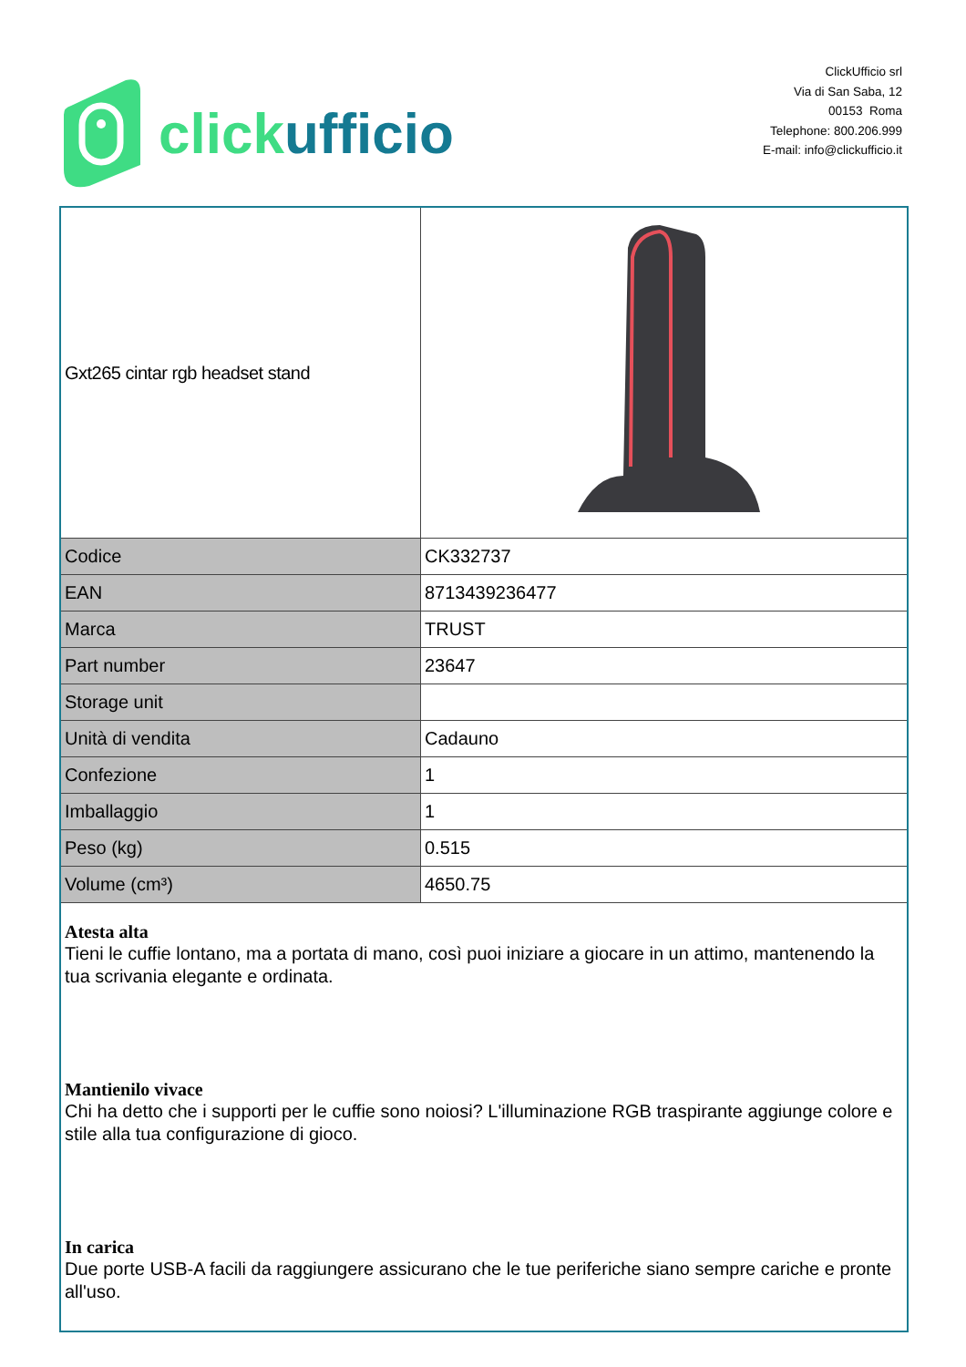click ufficio
ClickUfficio srl
Via di San Saba, 12
00153 Roma
Telephone: 800.206.999
E-mail: info@clickufficio.it
| Gxt265 cintar rgb headset stand | |
| Codice | CK332737 |
| EAN | 8713439236477 |
| Marca | TRUST |
| Part number | 23647 |
| Storage unit | |
| Unità di vendita | Cadauno |
| Confezione | 1 |
| Imballaggio | 1 |
| Peso (kg) | 0.515 |
| Volume (cm³) | 4650.75 |
| Atesta alta Tieni le cuffie lontano, ma a portata di mano, così puoi iniziare a giocare in un attimo, mantenendo la tua scrivania elegante e ordinata. Mantienilo vivace Chi ha detto che i supporti per le cuffie sono noiosi? L'illuminazione RGB traspirante aggiunge colore e stile alla tua configurazione di gioco. In carica Due porte USB-A facili da raggiungere assicurano che le tue periferiche siano sempre cariche e pronte all'uso. | |